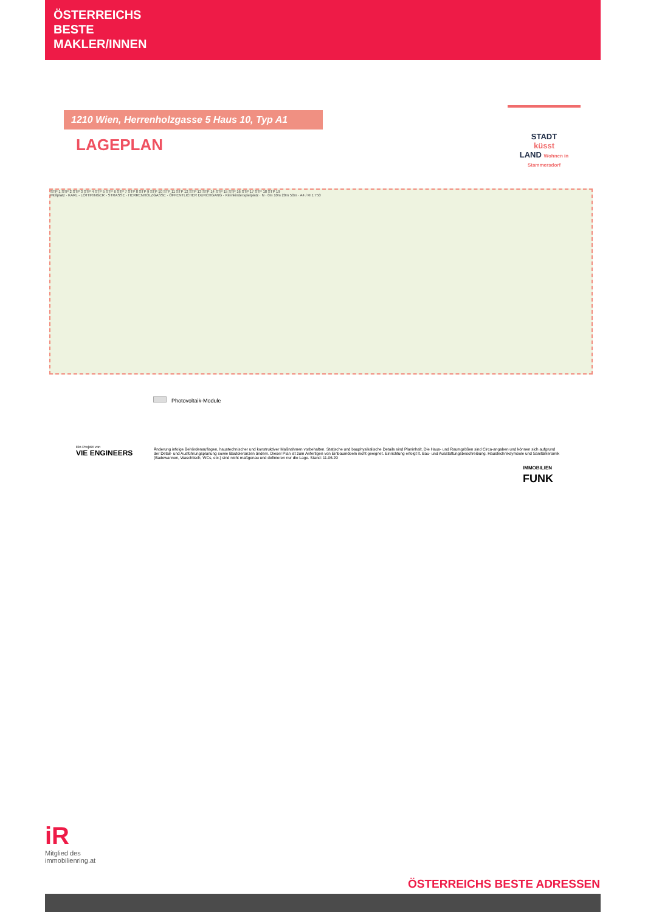ÖSTERREICHS
BESTE
MAKLER/INNEN
1210 Wien, Herrenholzgasse 5 Haus 10, Typ A1
LAGEPLAN
STADT
küsst
LAND Wohnen in Stammersdorf
STP 1 STP 2 STP 3 STP 4 STP 5 STP 6 STP 7 STP 8 STP 9 STP 10 STP 11 STP 12 STP 13 STP 14 STP 15 STP 16 STP 17 STP 18 STP 19
Müllplatz · KARL - LOTHRINGER - STRASSE · HERRENHOLZGASSE · ÖFFENTLICHER DURCHGANG · Kleinkinderspielplatz · N · 0m 10m 20m 50m · A4 / M 1:750
Photovoltaik-Module
Ein Projekt von
VIE ENGINEERS
Änderung infolge Behördenauflagen, haustechnischer und konstruktiver Maßnahmen vorbehalten. Statische und bauphysikalische Details sind Planinhalt. Die Haus- und Raumgrößen sind Circa-angaben und können sich aufgrund der Detail- und Ausführungsplanung sowie Bautoleranzen ändern. Dieser Plan ist zum Anfertigen von Einbaumöbeln nicht geeignet. Einrichtung erfolgt lt. Bau- und Ausstattungsbeschreibung. Haustechniksymbole und Sanitärkeramik (Badewannen, Waschtisch, WCs, etc.) sind nicht maßgenau und definieren nur die Lage. Stand: 11.06.20
IMMOBILIEN
FUNK
iR
Mitglied des
immobilienring.at
ÖSTERREICHS BESTE ADRESSEN